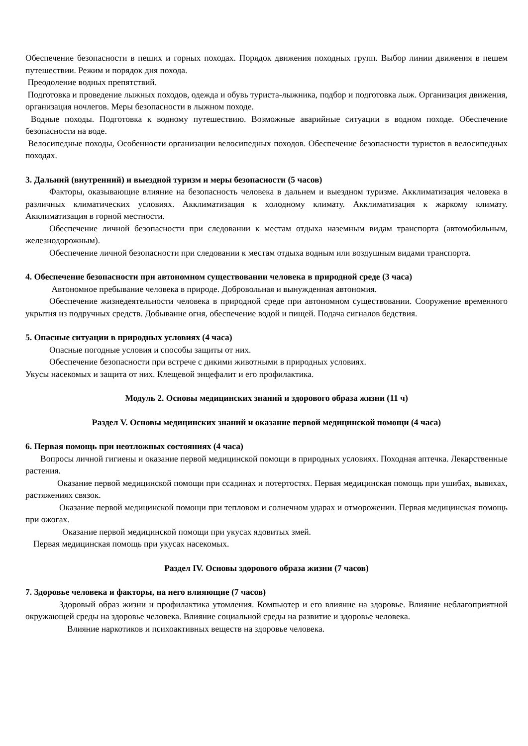Обеспечение безопасности в пеших и горных походах. Порядок движения походных групп. Выбор линии движения в пешем путешествии. Режим и порядок дня похода.
Преодоление водных препятствий.
Подготовка и проведение лыжных походов, одежда и обувь туриста-лыжника, подбор и подготовка лыж. Организация движения, организация ночлегов. Меры безопасности в лыжном походе.
Водные походы. Подготовка к водному путешествию. Возможные аварийные ситуации в водном походе. Обеспечение безопасности на воде.
Велосипедные походы, Особенности организации велосипедных походов. Обеспечение безопасности туристов в велосипедных походах.
3. Дальний (внутренний) и выездной туризм и меры безопасности (5 часов)
Факторы, оказывающие влияние на безопасность человека в дальнем и выездном туризме. Акклиматизация человека в различных климатических условиях. Акклиматизация к холодному климату. Акклиматизация к жаркому климату. Акклиматизация в горной местности.
Обеспечение личной безопасности при следовании к местам отдыха наземным видам транспорта (автомобильным, железнодорожным).
Обеспечение личной безопасности при следовании к местам отдыха водным или воздушным видами транспорта.
4. Обеспечение безопасности при автономном существовании человека в природной среде (3 часа)
Автономное пребывание человека в природе. Добровольная и вынужденная автономия.
Обеспечение жизнедеятельности человека в природной среде при автономном существовании. Сооружение временного укрытия из подручных средств. Добывание огня, обеспечение водой и пищей. Подача сигналов бедствия.
5. Опасные ситуации в природных условиях (4 часа)
Опасные погодные условия и способы защиты от них.
Обеспечение безопасности при встрече с дикими животными в природных условиях.
Укусы насекомых и защита от них. Клещевой энцефалит и его профилактика.
Модуль 2. Основы медицинских знаний и здорового образа жизни (11 ч)
Раздел V. Основы медицинских знаний и оказание первой медицинской помощи (4 часа)
6. Первая помощь при неотложных состояниях (4 часа)
Вопросы личной гигиены и оказание первой медицинской помощи в природных условиях. Походная аптечка. Лекарственные растения.
Оказание первой медицинской помощи при ссадинах и потертостях. Первая медицинская помощь при ушибах, вывихах, растяжениях связок.
Оказание первой медицинской помощи при тепловом и солнечном ударах и отморожении. Первая медицинская помощь при ожогах.
Оказание первой медицинской помощи при укусах ядовитых змей.
Первая медицинская помощь при укусах насекомых.
Раздел IV. Основы здорового образа жизни (7 часов)
7. Здоровье человека и факторы, на него влияющие (7 часов)
Здоровый образ жизни и профилактика утомления. Компьютер и его влияние на здоровье. Влияние неблагоприятной окружающей среды на здоровье человека. Влияние социальной среды на развитие и здоровье человека.
Влияние наркотиков и психоактивных веществ на здоровье человека.